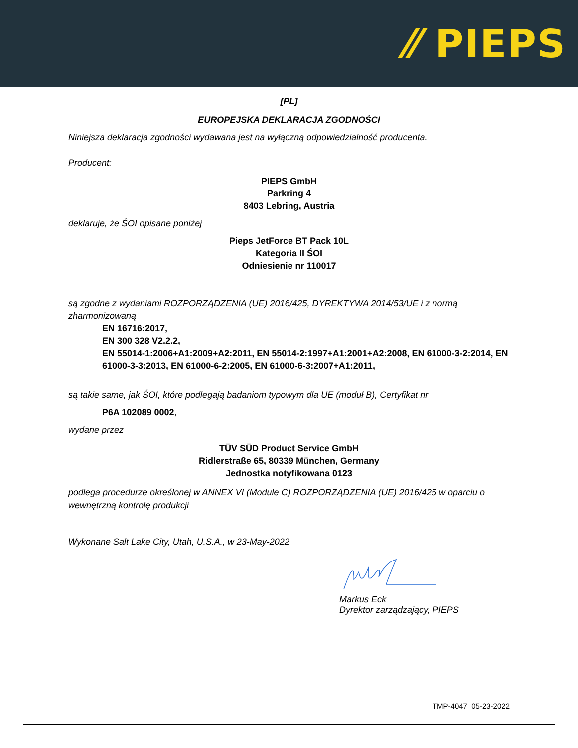⁄⁄ PIEPS
[PL]
EUROPEJSKA DEKLARACJA ZGODNOŚCI
Niniejsza deklaracja zgodności wydawana jest na wyłączną odpowiedzialność producenta.
Producent:
PIEPS GmbH
Parkring 4
8403 Lebring, Austria
deklaruje, że ŚOI opisane poniżej
Pieps JetForce BT Pack 10L
Kategoria II ŚOI
Odniesienie nr 110017
są zgodne z wydaniami ROZPORZĄDZENIA (UE) 2016/425, DYREKTYWA 2014/53/UE i z normą zharmonizowaną
EN 16716:2017,
EN 300 328 V2.2.2,
EN 55014-1:2006+A1:2009+A2:2011, EN 55014-2:1997+A1:2001+A2:2008, EN 61000-3-2:2014, EN 61000-3-3:2013, EN 61000-6-2:2005, EN 61000-6-3:2007+A1:2011,
są takie same, jak ŚOI, które podlegają badaniom typowym dla UE (moduł B), Certyfikat nr
P6A 102089 0002,
wydane przez
TÜV SÜD Product Service GmbH
Ridlerstraße 65, 80339 München, Germany
Jednostka notyfikowana 0123
podlega procedurze określonej w ANNEX VI (Module C) ROZPORZĄDZENIA (UE) 2016/425 w oparciu o wewnętrzną kontrolę produkcji
Wykonane Salt Lake City, Utah, U.S.A., w 23-May-2022
Markus Eck
Dyrektor zarządzający, PIEPS
TMP-4047_05-23-2022